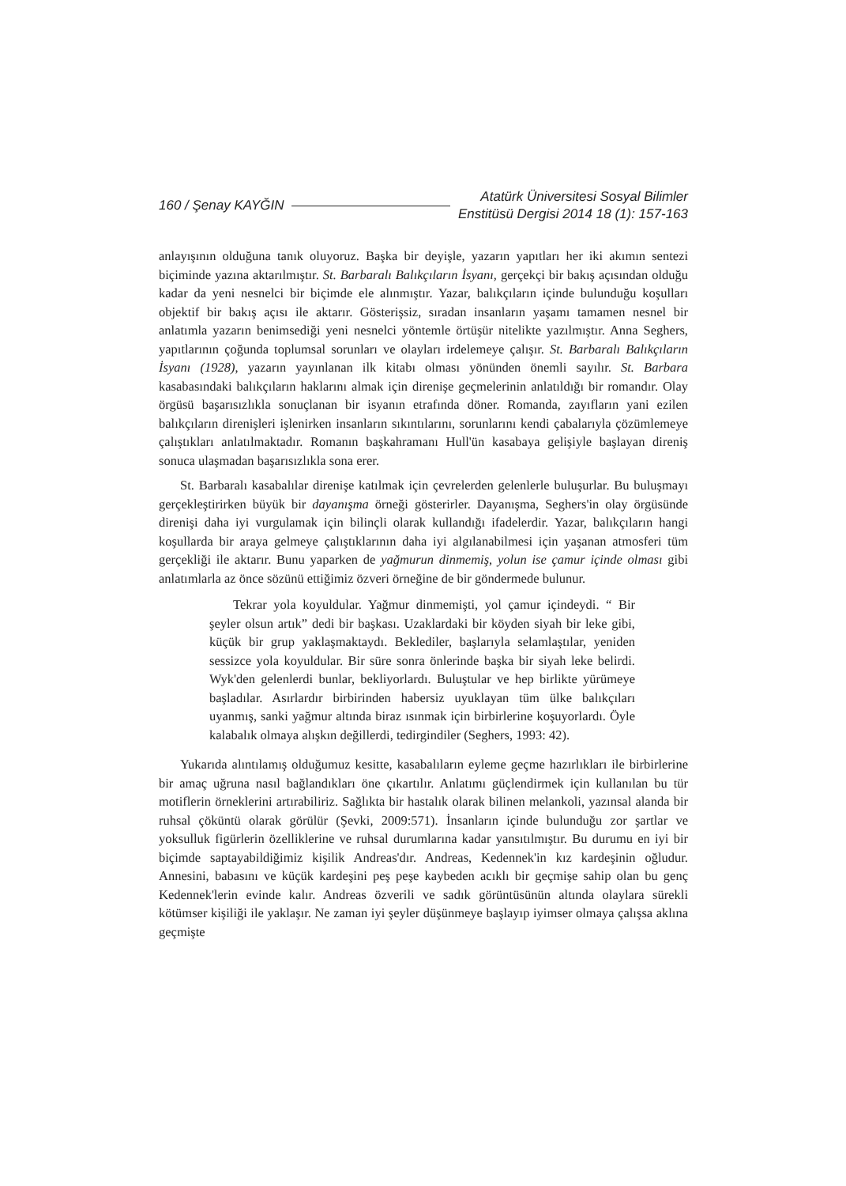160 / Şenay KAYĞIN Atatürk Üniversitesi Sosyal Bilimler
Enstitüsü Dergisi 2014 18 (1): 157-163
anlayışının olduğuna tanık oluyoruz. Başka bir deyişle, yazarın yapıtları her iki akımın sentezi biçiminde yazına aktarılmıştır. St. Barbaralı Balıkçıların İsyanı, gerçekçi bir bakış açısından olduğu kadar da yeni nesnelci bir biçimde ele alınmıştır. Yazar, balıkçıların içinde bulunduğu koşulları objektif bir bakış açısı ile aktarır. Gösterişsiz, sıradan insanların yaşamı tamamen nesnel bir anlatımla yazarın benimsediği yeni nesnelci yöntemle örtüşür nitelikte yazılmıştır. Anna Seghers, yapıtlarının çoğunda toplumsal sorunları ve olayları irdelemeye çalışır. St. Barbaralı Balıkçıların İsyanı (1928), yazarın yayınlanan ilk kitabı olması yönünden önemli sayılır. St. Barbara kasabasındaki balıkçıların haklarını almak için direnişe geçmelerinin anlatıldığı bir romandır. Olay örgüsü başarısızlıkla sonuçlanan bir isyanın etrafında döner. Romanda, zayıfların yani ezilen balıkçıların direnişleri işlenirken insanların sıkıntılarını, sorunlarını kendi çabalarıyla çözümlemeye çalıştıkları anlatılmaktadır. Romanın başkahramanı Hull'ün kasabaya gelişiyle başlayan direniş sonuca ulaşmadan başarısızlıkla sona erer.
St. Barbaralı kasabalılar direnişe katılmak için çevrelerden gelenlerle buluşurlar. Bu buluşmayı gerçekleştirirken büyük bir dayanışma örneği gösterirler. Dayanışma, Seghers'in olay örgüsünde direnişi daha iyi vurgulamak için bilinçli olarak kullandığı ifadelerdir. Yazar, balıkçıların hangi koşullarda bir araya gelmeye çalıştıklarının daha iyi algılanabilmesi için yaşanan atmosferi tüm gerçekliği ile aktarır. Bunu yaparken de yağmurun dinmemiş, yolun ise çamur içinde olması gibi anlatımlarla az önce sözünü ettiğimiz özveri örneğine de bir göndermede bulunur.
Tekrar yola koyuldular. Yağmur dinmemişti, yol çamur içindeydi. “ Bir şeyler olsun artık” dedi bir başkası. Uzaklardaki bir köyden siyah bir leke gibi, küçük bir grup yaklaşmaktaydı. Beklediler, başlarıyla selamlaştılar, yeniden sessizce yola koyuldular. Bir süre sonra önlerinde başka bir siyah leke belirdi. Wyk'den gelenlerdi bunlar, bekliyorlardı. Buluştular ve hep birlikte yürümeye başladılar. Asırlardır birbirinden habersiz uyuklayan tüm ülke balıkçıları uyanmış, sanki yağmur altında biraz ısınmak için birbirlerine koşuyorlardı. Öyle kalabalık olmaya alışkın değillerdi, tedirgindiler (Seghers, 1993: 42).
Yukarıda alıntılamış olduğumuz kesitte, kasabalıların eyleme geçme hazırlıkları ile birbirlerine bir amaç uğruna nasıl bağlandıkları öne çıkartılır. Anlatımı güçlendirmek için kullanılan bu tür motiflerin örneklerini artırabiliriz. Sağlıkta bir hastalık olarak bilinen melankoli, yazınsal alanda bir ruhsal çöküntü olarak görülür (Şevki, 2009:571). İnsanların içinde bulunduğu zor şartlar ve yoksulluk figürlerin özelliklerine ve ruhsal durumlarına kadar yansıtılmıştır. Bu durumu en iyi bir biçimde saptayabildiğimiz kişilik Andreas'dır. Andreas, Kedennek'in kız kardeşinin oğludur. Annesini, babasını ve küçük kardeşini peş peşe kaybeden acıklı bir geçmişe sahip olan bu genç Kedennek'lerin evinde kalır. Andreas özverili ve sadık görüntüsünün altında olaylara sürekli kötümser kişiliği ile yaklaşır. Ne zaman iyi şeyler düşünmeye başlayıp iyimser olmaya çalışsa aklına geçmişte